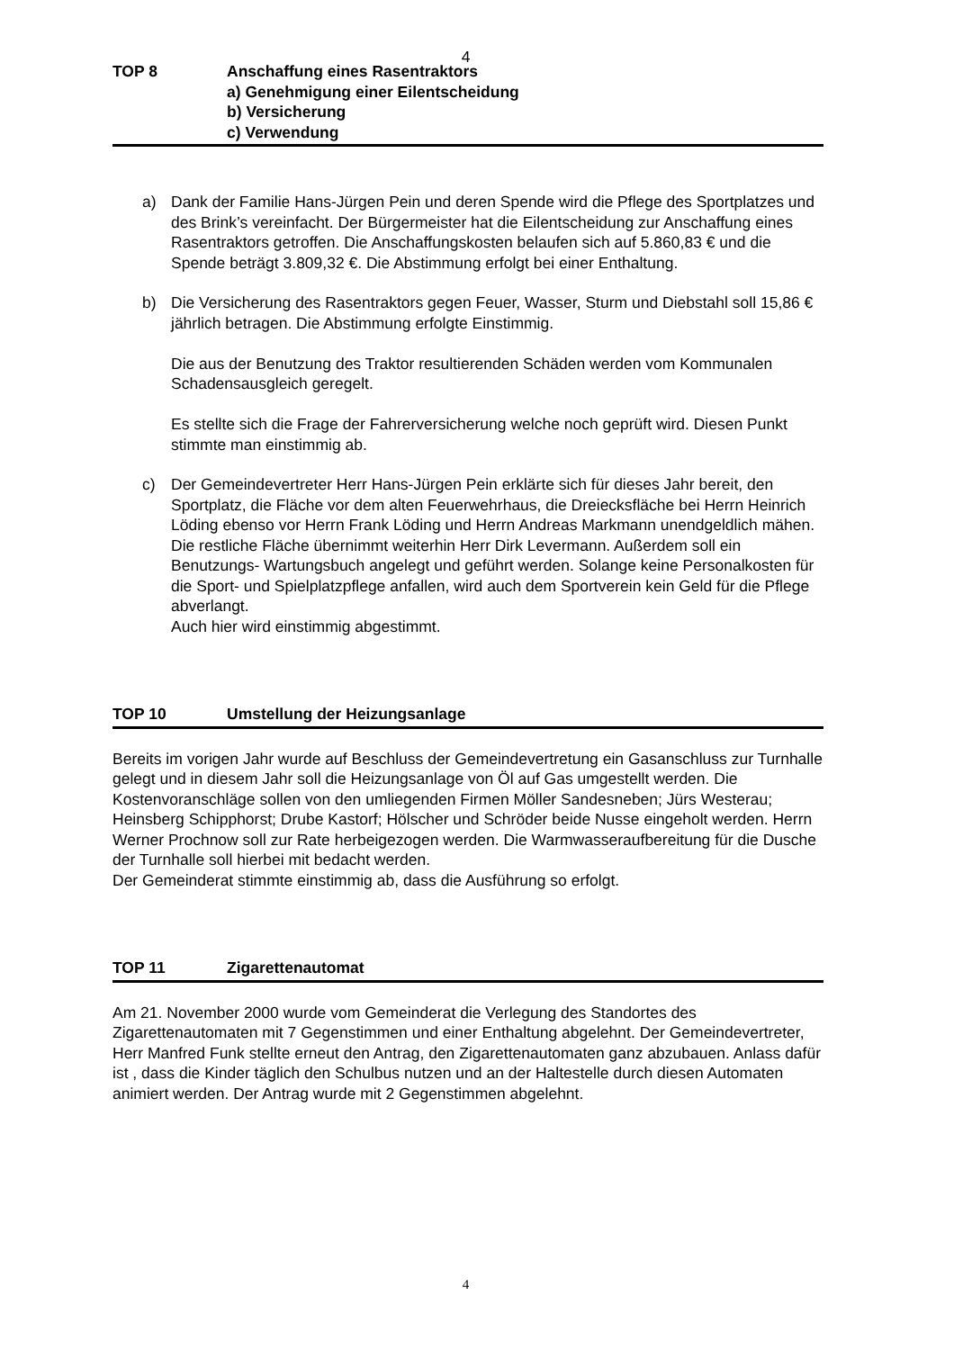4
TOP 8 Anschaffung eines Rasentraktors
a) Genehmigung einer Eilentscheidung
b) Versicherung
c) Verwendung
a) Dank der Familie Hans-Jürgen Pein und deren Spende wird die Pflege des Sportplatzes und des Brink’s vereinfacht. Der Bürgermeister hat die Eilentscheidung zur Anschaffung eines Rasentraktors getroffen. Die Anschaffungskosten belaufen sich auf 5.860,83 € und die Spende beträgt 3.809,32 €. Die Abstimmung erfolgt bei einer Enthaltung.
b) Die Versicherung des Rasentraktors gegen Feuer, Wasser, Sturm und Diebstahl soll 15,86 € jährlich betragen. Die Abstimmung erfolgte Einstimmig.
Die aus der Benutzung des Traktor resultierenden Schäden werden vom Kommunalen Schadensausgleich geregelt.
Es stellte sich die Frage der Fahrerversicherung welche noch geprüft wird. Diesen Punkt stimmte man einstimmig ab.
c) Der Gemeindevertreter Herr Hans-Jürgen Pein erklärte sich für dieses Jahr bereit, den Sportplatz, die Fläche vor dem alten Feuerwehrhaus, die Dreiecksfläche bei Herrn Heinrich Löding ebenso vor Herrn Frank Löding und Herrn Andreas Markmann unendgeldlich mähen. Die restliche Fläche übernimmt weiterhin Herr Dirk Levermann. Außerdem soll ein Benutzungs- Wartungsbuch angelegt und geführt werden. Solange keine Personalkosten für die Sport- und Spielplatzpflege anfallen, wird auch dem Sportverein kein Geld für die Pflege abverlangt.
Auch hier wird einstimmig abgestimmt.
TOP 10 Umstellung der Heizungsanlage
Bereits im vorigen Jahr wurde auf Beschluss der Gemeindevertretung ein Gasanschluss zur Turnhalle gelegt und in diesem Jahr soll die Heizungsanlage von Öl auf Gas umgestellt werden. Die Kostenvoranschläge sollen von den umliegenden Firmen Möller Sandesneben; Jürs Westerau; Heinsberg Schipphorst; Drube Kastorf; Hölscher und Schröder beide Nusse eingeholt werden. Herrn Werner Prochnow soll zur Rate herbeigezogen werden. Die Warmwasseraufbereitung für die Dusche der Turnhalle soll hierbei mit bedacht werden.
Der Gemeinderat stimmte einstimmig ab, dass die Ausführung so erfolgt.
TOP 11 Zigarettenautomat
Am 21. November 2000 wurde vom Gemeinderat die Verlegung des Standortes des Zigarettenautomaten mit 7 Gegenstimmen und einer Enthaltung abgelehnt. Der Gemeindevertreter, Herr Manfred Funk stellte erneut den Antrag, den Zigarettenautomaten ganz abzubauen. Anlass dafür ist , dass die Kinder täglich den Schulbus nutzen und an der Haltestelle durch diesen Automaten animiert werden. Der Antrag wurde mit 2 Gegenstimmen abgelehnt.
4